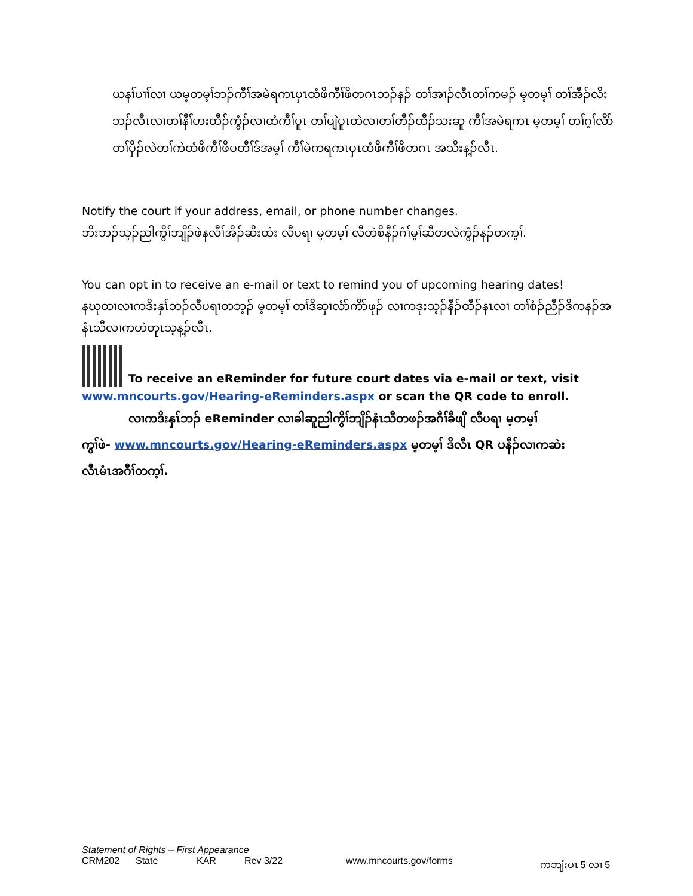ယနၢ်ပၢၢ်လၢ ယမ့တမ့ၢ်ဘၣ်ကီၢ်အမဲရကၤပှၤထံဖိကီၢ်ဖိတဂၤဘၣ်နၣ် တၢ်အၢၣ်လီၤတၢ်ကမၣ် မ့တမ့ၢ် တၢ်အီၣ်လိးဘၣ်လီၤလၢတၢ်နီၢ်ဟးထီၣ်ကွံၣ်လၢထံကီၢ်ပူၤ တၢ်ပျဲပူၤထဲလၢတၢ်တီၣ်ထီၣ်သးဆူ ကီၢ်အမဲရကၤ မ့တမ့ၢ် တၢ်ဂ့ၢ်လိာ်တၢ်ပှိၣ်လဲတၢ်ကဲထံဖိကီၢ်ဖိပတီၢ်ဒ်အမ့ၢ် ကီၢ်မဲကရကၤပှၤထံဖိကီၢ်ဖိတဂၤ အသိးန့ၣ်လီၤ.
Notify the court if your address, email, or phone number changes.
ဘိးဘၣ်သ့ၣ်ညါကွိၢ်ဘျိၣ်ဖဲနလီၢ်အိၣ်ဆိးထံး လီပရၢ မ့တမ့ၢ် လီတဲစိနီၣ်ဂံၢ်မ့ၢ်ဆီတလဲကွံၣ်နၣ်တက့ၢ်.
You can opt in to receive an e-mail or text to remind you of upcoming hearing dates!
နဃုထၢလၢကဒိးနှၤ်ဘၣ်လီပရၢတဘ့ၣ် မ့တမ့ၢ် တၢ်ဒိဆှၢလံာ်ကိာ်ဖုၣ် လၢကဒုးသ့ၣ်နီၣ်ထီၣ်နၤလၢ တၢ်စံၣ်ညီၣ်ဒိကနၣ်အနံၤသီလၢကဟဲတုၤသ့န့ၣ်လီၤ.
To receive an eReminder for future court dates via e-mail or text, visit
www.mncourts.gov/Hearing-eReminders.aspx or scan the QR code to enroll.
လၢကဒိးနှၤ်ဘၣ် eReminder လၢခါဆူညါကွိၢ်ဘျိၣ်နံၤသီတဖၣ်အဂီၢ်ခီဖျိ လီပရၢ မ့တမ့ၢ်
ကွၢ်ဖဲ- www.mncourts.gov/Hearing-eReminders.aspx မ့တမ့ၢ် ဒိလီၤ QR ပနီၣ်လၢကဆဲး
လီၤမံၤအဂီၢ်တက့ၢ်.
Statement of Rights – First Appearance
CRM202 State KAR Rev 3/22 www.mncourts.gov/forms ကဘျံးပၤ 5 လၢ 5